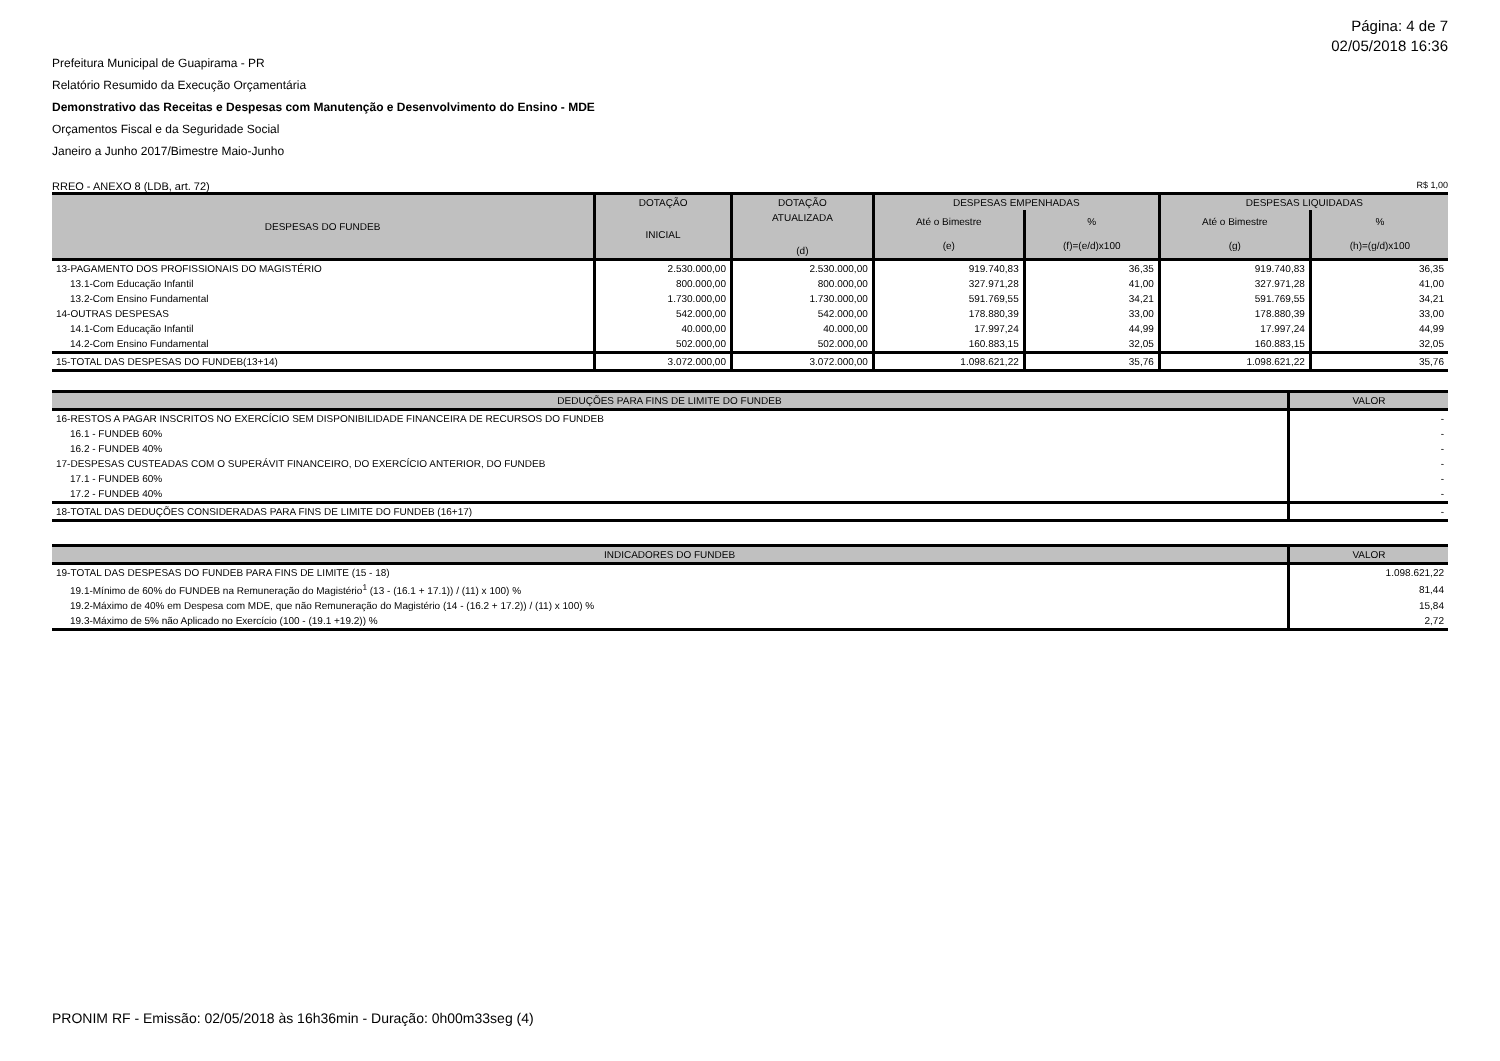Página: 4 de 7
02/05/2018 16:36
Prefeitura Municipal de Guapirama - PR
Relatório Resumido da Execução Orçamentária
Demonstrativo das Receitas e Despesas com Manutenção e Desenvolvimento do Ensino - MDE
Orçamentos Fiscal e da Seguridade Social
Janeiro a Junho 2017/Bimestre Maio-Junho
RREO - ANEXO 8 (LDB, art. 72) R$ 1,00
| DESPESAS DO FUNDEB | DOTAÇÃO | DOTAÇÃO | DESPESAS EMPENHADAS | | DESPESAS LIQUIDADAS | |
| --- | --- | --- | --- | --- | --- | --- |
| | INICIAL | ATUALIZADA (d) | Até o Bimestre | % | Até o Bimestre | % |
| | | | (e) | (f)=(e/d)x100 | (g) | (h)=(g/d)x100 |
| 13-PAGAMENTO DOS PROFISSIONAIS DO MAGISTÉRIO | 2.530.000,00 | 2.530.000,00 | 919.740,83 | 36,35 | 919.740,83 | 36,35 |
| 13.1-Com Educação Infantil | 800.000,00 | 800.000,00 | 327.971,28 | 41,00 | 327.971,28 | 41,00 |
| 13.2-Com Ensino Fundamental | 1.730.000,00 | 1.730.000,00 | 591.769,55 | 34,21 | 591.769,55 | 34,21 |
| 14-OUTRAS DESPESAS | 542.000,00 | 542.000,00 | 178.880,39 | 33,00 | 178.880,39 | 33,00 |
| 14.1-Com Educação Infantil | 40.000,00 | 40.000,00 | 17.997,24 | 44,99 | 17.997,24 | 44,99 |
| 14.2-Com Ensino Fundamental | 502.000,00 | 502.000,00 | 160.883,15 | 32,05 | 160.883,15 | 32,05 |
| 15-TOTAL DAS DESPESAS DO FUNDEB(13+14) | 3.072.000,00 | 3.072.000,00 | 1.098.621,22 | 35,76 | 1.098.621,22 | 35,76 |
| DEDUÇÕES PARA FINS DE LIMITE DO FUNDEB | VALOR |
| --- | --- |
| 16-RESTOS A PAGAR INSCRITOS NO EXERCÍCIO SEM DISPONIBILIDADE FINANCEIRA DE RECURSOS DO FUNDEB | - |
| 16.1 - FUNDEB 60% | - |
| 16.2 - FUNDEB 40% | - |
| 17-DESPESAS CUSTEADAS COM O SUPERÁVIT FINANCEIRO, DO EXERCÍCIO ANTERIOR, DO FUNDEB | - |
| 17.1 - FUNDEB 60% | - |
| 17.2 - FUNDEB 40% | - |
| 18-TOTAL DAS DEDUÇÕES CONSIDERADAS PARA FINS DE LIMITE DO FUNDEB (16+17) | - |
| INDICADORES DO FUNDEB | VALOR |
| --- | --- |
| 19-TOTAL DAS DESPESAS DO FUNDEB PARA FINS DE LIMITE (15 - 18) | 1.098.621,22 |
| 19.1-Mínimo de 60% do FUNDEB na Remuneração do Magistério<sup>1</sup> (13 - (16.1 + 17.1)) / (11) x 100) % | 81,44 |
| 19.2-Máximo de 40% em Despesa com MDE, que não Remuneração do Magistério (14 - (16.2 + 17.2)) / (11) x 100) % | 15,84 |
| 19.3-Máximo de 5% não Aplicado no Exercício (100 - (19.1 +19.2)) % | 2,72 |
PRONIM RF - Emissão: 02/05/2018 às 16h36min - Duração: 0h00m33seg (4)